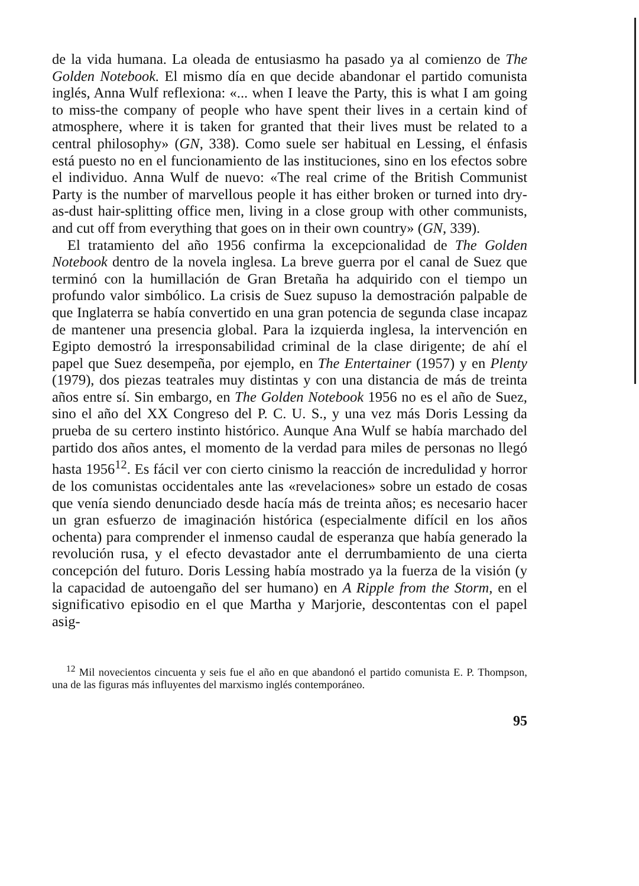de la vida humana. La oleada de entusiasmo ha pasado ya al comienzo de The Golden Notebook. El mismo día en que decide abandonar el partido comunista inglés, Anna Wulf reflexiona: «... when I leave the Party, this is what I am going to miss-the company of people who have spent their lives in a certain kind of atmosphere, where it is taken for granted that their lives must be related to a central philosophy» (GN, 338). Como suele ser habitual en Lessing, el énfasis está puesto no en el funcionamiento de las instituciones, sino en los efectos sobre el individuo. Anna Wulf de nuevo: «The real crime of the British Communist Party is the number of marvellous people it has either broken or turned into dry-as-dust hair-splitting office men, living in a close group with other communists, and cut off from everything that goes on in their own country» (GN, 339).
El tratamiento del año 1956 confirma la excepcionalidad de The Golden Notebook dentro de la novela inglesa. La breve guerra por el canal de Suez que terminó con la humillación de Gran Bretaña ha adquirido con el tiempo un profundo valor simbólico. La crisis de Suez supuso la demostración palpable de que Inglaterra se había convertido en una gran potencia de segunda clase incapaz de mantener una presencia global. Para la izquierda inglesa, la intervención en Egipto demostró la irresponsabilidad criminal de la clase dirigente; de ahí el papel que Suez desempeña, por ejemplo, en The Entertainer (1957) y en Plenty (1979), dos piezas teatrales muy distintas y con una distancia de más de treinta años entre sí. Sin embargo, en The Golden Notebook 1956 no es el año de Suez, sino el año del XX Congreso del P. C. U. S., y una vez más Doris Lessing da prueba de su certero instinto histórico. Aunque Ana Wulf se había marchado del partido dos años antes, el momento de la verdad para miles de personas no llegó hasta 1956<sup>12</sup>. Es fácil ver con cierto cinismo la reacción de incredulidad y horror de los comunistas occidentales ante las «revelaciones» sobre un estado de cosas que venía siendo denunciado desde hacía más de treinta años; es necesario hacer un gran esfuerzo de imaginación histórica (especialmente difícil en los años ochenta) para comprender el inmenso caudal de esperanza que había generado la revolución rusa, y el efecto devastador ante el derrumbamiento de una cierta concepción del futuro. Doris Lessing había mostrado ya la fuerza de la visión (y la capacidad de autoengaño del ser humano) en A Ripple from the Storm, en el significativo episodio en el que Martha y Marjorie, descontentas con el papel asig-
<sup>12</sup> Mil novecientos cincuenta y seis fue el año en que abandonó el partido comunista E. P. Thompson, una de las figuras más influyentes del marxismo inglés contemporáneo.
95